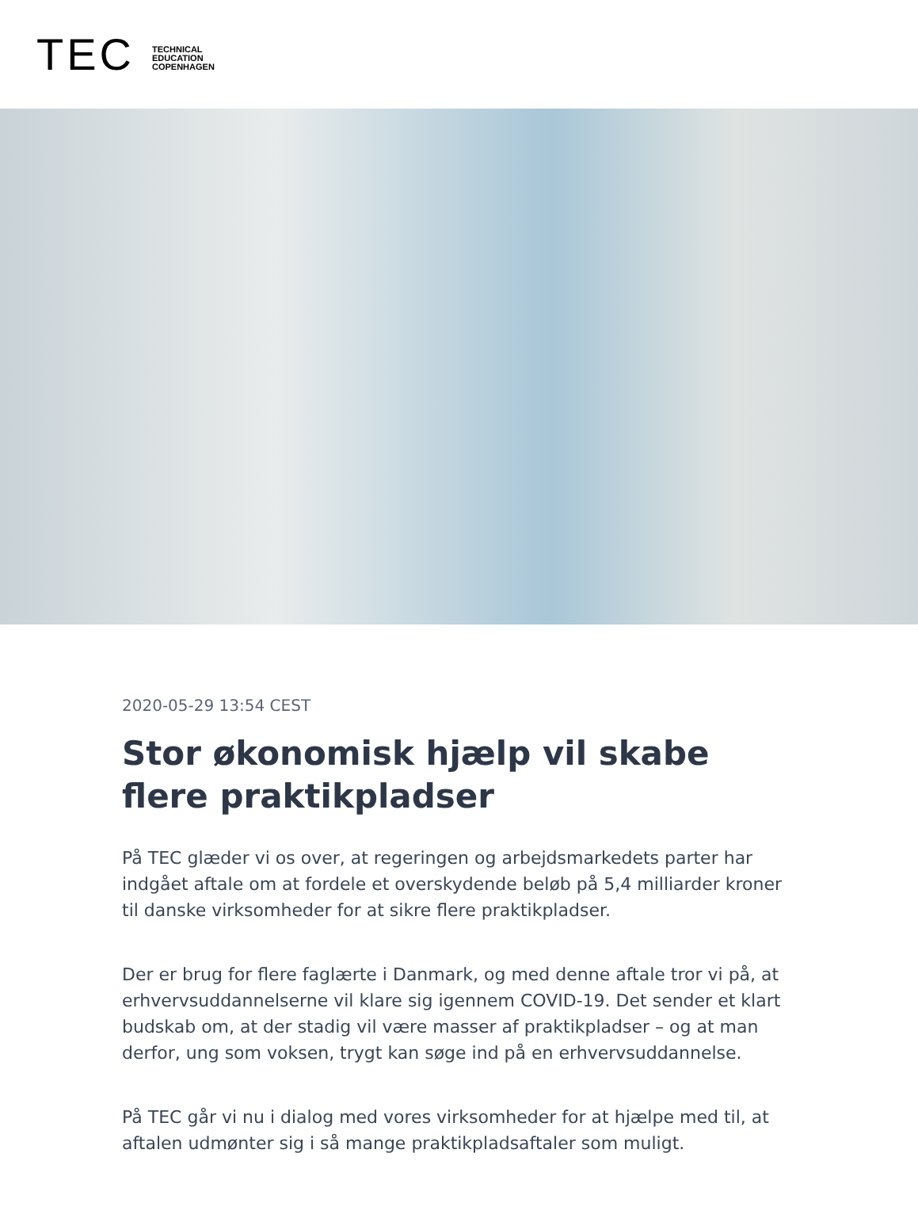TEC
TECHNICAL
EDUCATION
COPENHAGEN
2020-05-29 13:54 CEST
Stor økonomisk hjælp vil skabe flere praktikpladser
På TEC glæder vi os over, at regeringen og arbejdsmarkedets parter har indgået aftale om at fordele et overskydende beløb på 5,4 milliarder kroner til danske virksomheder for at sikre flere praktikpladser.
Der er brug for flere faglærte i Danmark, og med denne aftale tror vi på, at erhvervsuddannelserne vil klare sig igennem COVID-19. Det sender et klart budskab om, at der stadig vil være masser af praktikpladser – og at man derfor, ung som voksen, trygt kan søge ind på en erhvervsuddannelse.
På TEC går vi nu i dialog med vores virksomheder for at hjælpe med til, at aftalen udmønter sig i så mange praktikpladsaftaler som muligt.